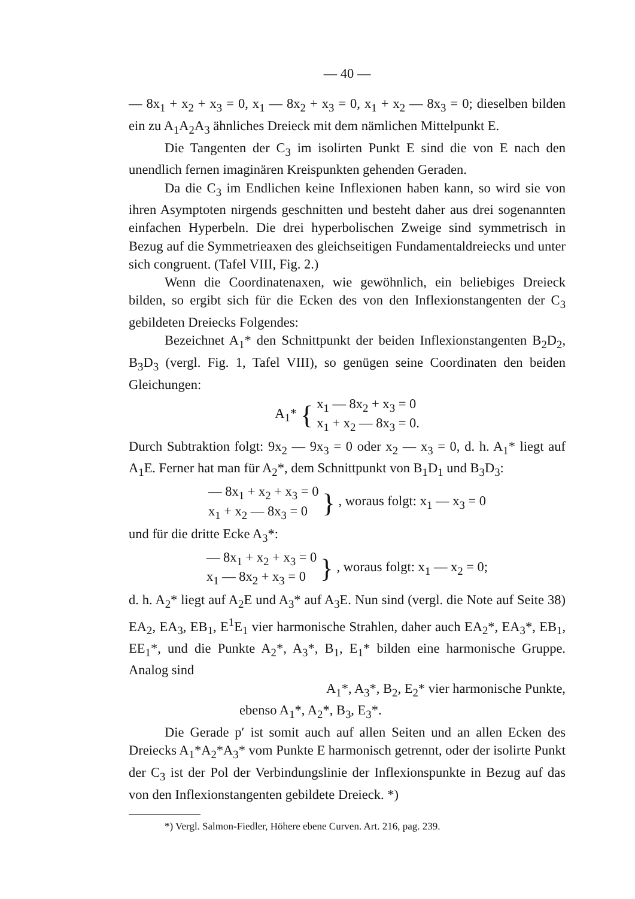— 40 —
— 8x<sub>1</sub> + x<sub>2</sub> + x<sub>3</sub> = 0, x<sub>1</sub> — 8x<sub>2</sub> + x<sub>3</sub> = 0, x<sub>1</sub> + x<sub>2</sub> — 8x<sub>3</sub> = 0; dieselben bilden ein zu A<sub>1</sub>A<sub>2</sub>A<sub>3</sub> ähnliches Dreieck mit dem nämlichen Mittelpunkt E.
Die Tangenten der C<sub>3</sub> im isolirten Punkt E sind die von E nach den unendlich fernen imaginären Kreispunkten gehenden Geraden.
Da die C<sub>3</sub> im Endlichen keine Inflexionen haben kann, so wird sie von ihren Asymptoten nirgends geschnitten und besteht daher aus drei sogenannten einfachen Hyperbeln. Die drei hyperbolischen Zweige sind symmetrisch in Bezug auf die Symmetrieaxen des gleichseitigen Fundamentaldreiecks und unter sich congruent. (Tafel VIII, Fig. 2.)
Wenn die Coordinatenaxen, wie gewöhnlich, ein beliebiges Dreieck bilden, so ergibt sich für die Ecken des von den Inflexionstangenten der C<sub>3</sub> gebildeten Dreiecks Folgendes:
Bezeichnet A<sub>1</sub>* den Schnittpunkt der beiden Inflexionstangenten B<sub>2</sub>D<sub>2</sub>, B<sub>3</sub>D<sub>3</sub> (vergl. Fig. 1, Tafel VIII), so genügen seine Coordinaten den beiden Gleichungen:
A<sub>1</sub>* { x<sub>1</sub> — 8x<sub>2</sub> + x<sub>3</sub> = 0
x<sub>1</sub> + x<sub>2</sub> — 8x<sub>3</sub> = 0.
Durch Subtraktion folgt: 9x<sub>2</sub> — 9x<sub>3</sub> = 0 oder x<sub>2</sub> — x<sub>3</sub> = 0, d. h. A<sub>1</sub>* liegt auf A<sub>1</sub>E. Ferner hat man für A<sub>2</sub>*, dem Schnittpunkt von B<sub>1</sub>D<sub>1</sub> und B<sub>3</sub>D<sub>3</sub>:
— 8x<sub>1</sub> + x<sub>2</sub> + x<sub>3</sub> = 0
x<sub>1</sub> + x<sub>2</sub> — 8x<sub>3</sub> = 0 }, woraus folgt: x<sub>1</sub> — x<sub>3</sub> = 0
und für die dritte Ecke A<sub>3</sub>*:
— 8x<sub>1</sub> + x<sub>2</sub> + x<sub>3</sub> = 0
x<sub>1</sub> — 8x<sub>2</sub> + x<sub>3</sub> = 0 }, woraus folgt: x<sub>1</sub> — x<sub>2</sub> = 0;
d. h. A<sub>2</sub>* liegt auf A<sub>2</sub>E und A<sub>3</sub>* auf A<sub>3</sub>E. Nun sind (vergl. die Note auf Seite 38) EA<sub>2</sub>, EA<sub>3</sub>, EB<sub>1</sub>, E<sup>1</sup>E<sub>1</sub> vier harmonische Strahlen, daher auch EA<sub>2</sub>*, EA<sub>3</sub>*, EB<sub>1</sub>, EE<sub>1</sub>*, und die Punkte A<sub>2</sub>*, A<sub>3</sub>*, B<sub>1</sub>, E<sub>1</sub>* bilden eine harmonische Gruppe. Analog sind
A<sub>1</sub>*, A<sub>3</sub>*, B<sub>2</sub>, E<sub>2</sub>* vier harmonische Punkte,
ebenso A<sub>1</sub>*, A<sub>2</sub>*, B<sub>3</sub>, E<sub>3</sub>*.
Die Gerade p′ ist somit auch auf allen Seiten und an allen Ecken des Dreiecks A<sub>1</sub>*A<sub>2</sub>*A<sub>3</sub>* vom Punkte E harmonisch getrennt, oder der isolirte Punkt der C<sub>3</sub> ist der Pol der Verbindungslinie der Inflexionspunkte in Bezug auf das von den Inflexionstangenten gebildete Dreieck. *)
*) Vergl. Salmon-Fiedler, Höhere ebene Curven. Art. 216, pag. 239.